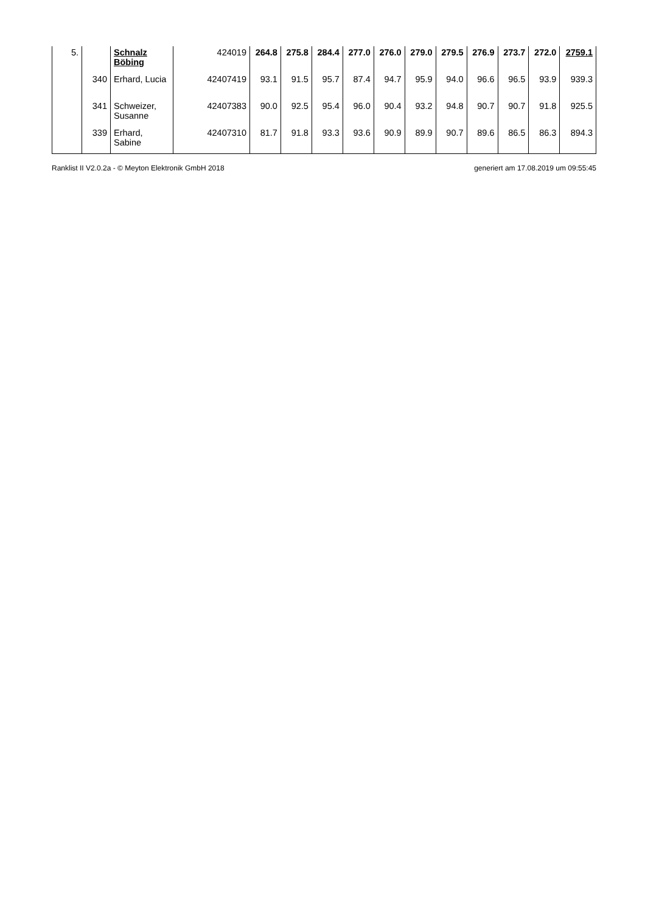| 5. | | Schnalz Böbing | 424019 | 264.8 | 275.8 | 284.4 | 277.0 | 276.0 | 279.0 | 279.5 | 276.9 | 273.7 | 272.0 | 2759.1 |
| | 340 | Erhard, Lucia | 42407419 | 93.1 | 91.5 | 95.7 | 87.4 | 94.7 | 95.9 | 94.0 | 96.6 | 96.5 | 93.9 | 939.3 |
| | 341 | Schweizer, Susanne | 42407383 | 90.0 | 92.5 | 95.4 | 96.0 | 90.4 | 93.2 | 94.8 | 90.7 | 90.7 | 91.8 | 925.5 |
| | 339 | Erhard, Sabine | 42407310 | 81.7 | 91.8 | 93.3 | 93.6 | 90.9 | 89.9 | 90.7 | 89.6 | 86.5 | 86.3 | 894.3 |
Ranklist II V2.0.2a - © Meyton Elektronik GmbH 2018 generiert am 17.08.2019 um 09:55:45